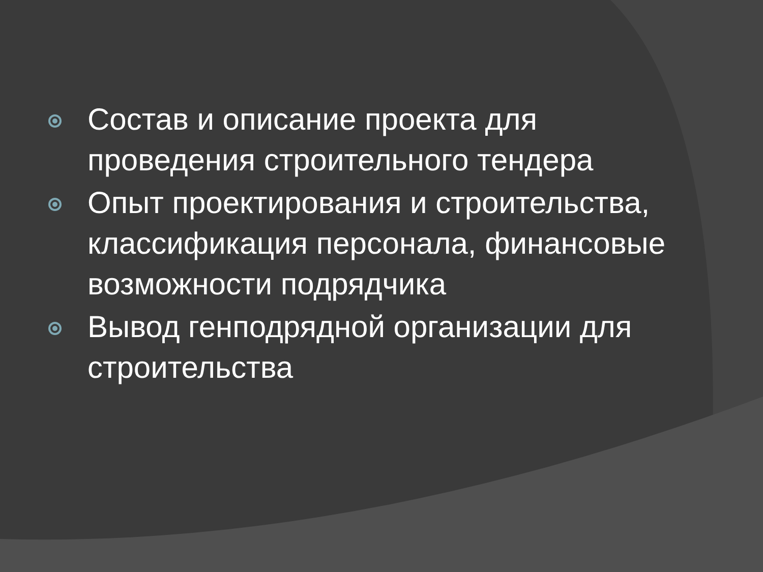Состав и описание проекта для проведения строительного тендера
Опыт проектирования и строительства, классификация персонала, финансовые возможности подрядчика
Вывод генподрядной организации для строительства